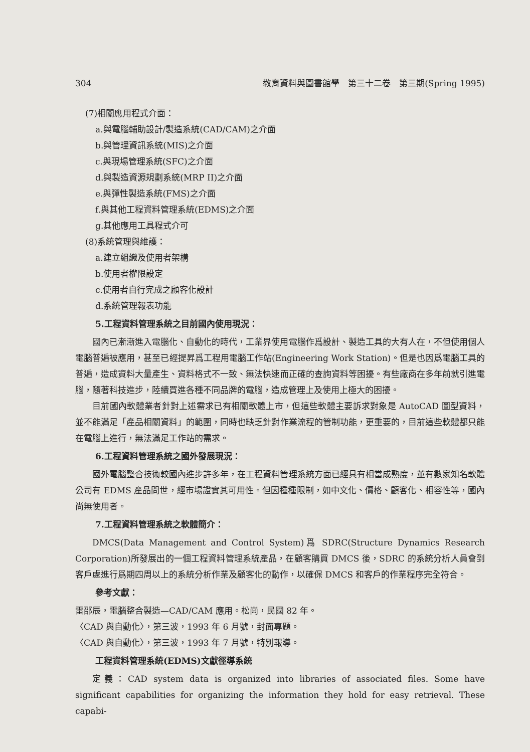304 教育資料與圖書館學　第三十二卷　第三期(Spring 1995)
(7)相關應用程式介面：
a.與電腦輔助設計/製造系統(CAD/CAM)之介面
b.與管理資訊系統(MIS)之介面
c.與現場管理系統(SFC)之介面
d.與製造資源規劃系統(MRP II)之介面
e.與彈性製造系統(FMS)之介面
f.與其他工程資料管理系統(EDMS)之介面
g.其他應用工具程式介可
(8)系統管理與維護：
a.建立組織及使用者架構
b.使用者權限設定
c.使用者自行完成之顧客化設計
d.系統管理報表功能
5.工程資料管理系統之目前國內使用現況：
國內已漸漸進入電腦化、自動化的時代，工業界使用電腦作爲設計、製造工具的大有人在，不但使用個人電腦普遍被應用，甚至已經提昇爲工程用電腦工作站(Engineering Work Station)。但是也因爲電腦工具的普遍，造成資料大量產生、資料格式不一致、無法快速而正確的查詢資料等困擾。有些廠商在多年前就引進電腦，隨著科技進步，陸續買進各種不同品牌的電腦，造成管理上及使用上極大的困擾。
目前國內軟體業者針對上述需求已有相關軟體上市，但這些軟體主要訴求對象是 AutoCAD 圖型資料，並不能滿足「產品相關資料」的範圍，同時也缺乏針對作業流程的管制功能，更重要的，目前這些軟體都只能在電腦上進行，無法滿足工作站的需求。
6.工程資料管理系統之國外發展現況：
國外電腦整合技術較國內進步許多年，在工程資料管理系統方面已經具有相當成熟度，並有數家知名軟體公司有 EDMS 產品問世，經市場證實其可用性。但因種種限制，如中文化、價格、顧客化、相容性等，國內尚無使用者。
7.工程資料管理系統之軟體簡介：
DMCS(Data Management and Control System)爲 SDRC(Structure Dynamics Research Corporation)所發展出的一個工程資料管理系統產品，在顧客購買 DMCS 後，SDRC 的系統分析人員會到客戶處進行爲期四周以上的系統分析作業及顧客化的動作，以確保 DMCS 和客戶的作業程序完全符合。
參考文獻：
雷邵辰，電腦整合製造—CAD/CAM 應用。松崗，民國 82 年。
〈CAD 與自動化〉，第三波，1993 年 6 月號，封面專題。
〈CAD 與自動化〉，第三波，1993 年 7 月號，特別報導。
工程資料管理系統(EDMS)文獻徑導系統
定義：CAD system data is organized into libraries of associated files. Some have significant capabilities for organizing the information they hold for easy retrieval. These capabi-